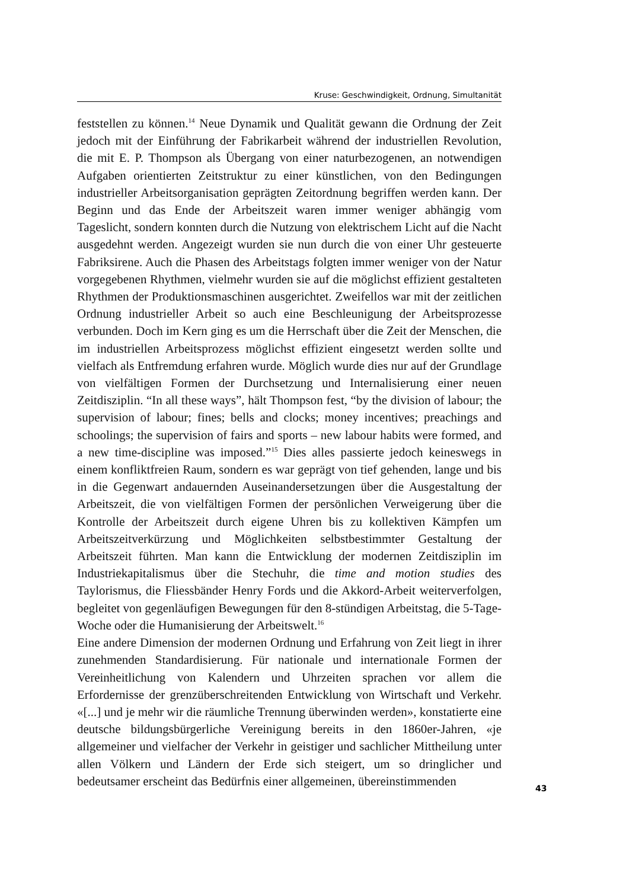Kruse: Geschwindigkeit, Ordnung, Simultanität
feststellen zu können.<sup>14</sup> Neue Dynamik und Qualität gewann die Ordnung der Zeit jedoch mit der Einführung der Fabrikarbeit während der industriellen Revolution, die mit E. P. Thompson als Übergang von einer naturbezogenen, an notwendigen Aufgaben orientierten Zeitstruktur zu einer künstlichen, von den Bedingungen industrieller Arbeitsorganisation geprägten Zeitordnung begriffen werden kann. Der Beginn und das Ende der Arbeitszeit waren immer weniger abhängig vom Tageslicht, sondern konnten durch die Nutzung von elektrischem Licht auf die Nacht ausgedehnt werden. Angezeigt wurden sie nun durch die von einer Uhr gesteuerte Fabriksirene. Auch die Phasen des Arbeitstags folgten immer weniger von der Natur vorgegebenen Rhythmen, vielmehr wurden sie auf die möglichst effizient gestalteten Rhythmen der Produktionsmaschinen ausgerichtet. Zweifellos war mit der zeitlichen Ordnung industrieller Arbeit so auch eine Beschleunigung der Arbeitsprozesse verbunden. Doch im Kern ging es um die Herrschaft über die Zeit der Menschen, die im industriellen Arbeitsprozess möglichst effizient eingesetzt werden sollte und vielfach als Entfremdung erfahren wurde. Möglich wurde dies nur auf der Grundlage von vielfältigen Formen der Durchsetzung und Internalisierung einer neuen Zeitdisziplin. “In all these ways”, hält Thompson fest, “by the division of labour; the supervision of labour; fines; bells and clocks; money incentives; preachings and schoolings; the supervision of fairs and sports – new labour habits were formed, and a new time-discipline was imposed.”<sup>15</sup> Dies alles passierte jedoch keineswegs in einem konfliktfreien Raum, sondern es war geprägt von tief gehenden, lange und bis in die Gegenwart andauernden Auseinandersetzungen über die Ausgestaltung der Arbeitszeit, die von vielfältigen Formen der persönlichen Verweigerung über die Kontrolle der Arbeitszeit durch eigene Uhren bis zu kollektiven Kämpfen um Arbeitszeitverkürzung und Möglichkeiten selbstbestimmter Gestaltung der Arbeitszeit führten. Man kann die Entwicklung der modernen Zeitdisziplin im Industriekapitalismus über die Stechuhr, die time and motion studies des Taylorismus, die Fliessbänder Henry Fords und die Akkord-Arbeit weiterverfolgen, begleitet von gegenläufigen Bewegungen für den 8-stündigen Arbeitstag, die 5-Tage-Woche oder die Humanisierung der Arbeitswelt.<sup>16</sup>
Eine andere Dimension der modernen Ordnung und Erfahrung von Zeit liegt in ihrer zunehmenden Standardisierung. Für nationale und internationale Formen der Vereinheitlichung von Kalendern und Uhrzeiten sprachen vor allem die Erfordernisse der grenzüberschreitenden Entwicklung von Wirtschaft und Verkehr. «[...] und je mehr wir die räumliche Trennung überwinden werden», konstatierte eine deutsche bildungsbürgerliche Vereinigung bereits in den 1860er-Jahren, «je allgemeiner und vielfacher der Verkehr in geistiger und sachlicher Mittheilung unter allen Völkern und Ländern der Erde sich steigert, um so dringlicher und bedeutsamer erscheint das Bedürfnis einer allgemeinen, übereinstimmenden
43